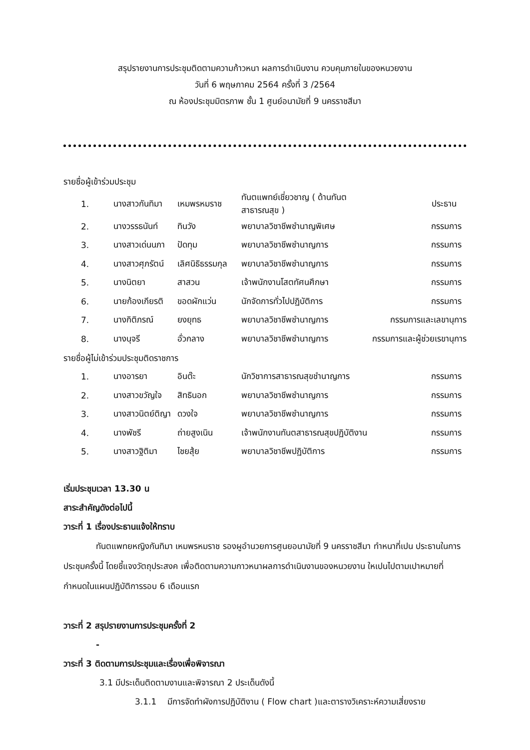สรุปรายงานการประชุมติดตามความก้าวหนา ผลการดำเนินงาน ควบคุมภายในของหนวยงาน
วันที่ 6 พฤษภาคม 2564 ครั้งที่ 3 /2564
ณ ห้องประชุมมิตรภาพ ชั้น 1 ศูนย์อนามัยที่ 9 นครราชสีมา
รายชื่อผู้เข้าร่วมประชุม
| 1. | นางสาวกันทิมา | เหมพรหมราช | ทันตแพทย์เชี่ยวชาญ ( ด้านทันตสาธารณสุข ) | ประธาน |
| 2. | นางวรรธนันท์ | ทินวัง | พยาบาลวิชาชีพชำนาญพิเศษ | กรรมการ |
| 3. | นางสาวเด่นนภา | ปัดทุม | พยาบาลวิชาชีพชำนาญการ | กรรมการ |
| 4. | นางสาวศุภรัตน์ | เลิศนิธิธรรมกุล | พยาบาลวิชาชีพชำนาญการ | กรรมการ |
| 5. | นางนิตยา | สาสวน | เจ้าพนักงานโสตทัศนศึกษา | กรรมการ |
| 6. | นายก้องเกียรติ | ขอดผักแว่น | นักจัดการทั่วไปปฏิบัติการ | กรรมการ |
| 7. | นางกิติภรณ์ | ยงยุทธ | พยาบาลวิชาชีพชำนาญการ | กรรมการและเลขานุการ |
| 8. | นางนุจรี | อั่วกลาง | พยาบาลวิชาชีพชำนาญการ | กรรมการและผู้ช่วยเรขานุการ |
รายชื่อผู้ไม่เข้าร่วมประชุมติดราชการ
| 1. | นางอารยา | อินต๊ะ | นักวิชาการสาธารณสุขชำนาญการ | กรรมการ |
| 2. | นางสาวขวัญใจ | สิทธินอก | พยาบาลวิชาชีพชำนาญการ | กรรมการ |
| 3. | นางสาวนิตย์ติญา | ดวงใจ | พยาบาลวิชาชีพชำนาญการ | กรรมการ |
| 4. | นางพัชรี | ถ่ายสูงเนิน | เจ้าพนักงานทันตสาธารณสุขปฏิบัติงาน | กรรมการ |
| 5. | นางสาวฐิติมา | ไชยสุ้ย | พยาบาลวิชาชีพปฏิบัติการ | กรรมการ |
เริ่มประชุมเวลา 13.30 น
สาระสำคัญดังต่อไปนี้
วาระที่ 1 เรื่องประธานแจ้งให้ทราบ
ทันตแพทยหญิงกันทิมา เหมพรหมราช รองผูอำนวยการศูนยอนามัยที่ 9 นครราชสีมา ทำหนาที่เปน ประธานในการประชุมครั้งนี้ โดยชี้แจงวัตถุประสงค เพื่อติดตามความกาวหนาผลการดำเนินงานของหนวยงาน ใหเปนไปตามเปาหมายที่กำหนดในแผนปฏิบัติการรอบ 6 เดือนแรก
วาระที่ 2 สรุปรายงานการประชุมครั้งที่ 2
-
วาระที่ 3 ติดตามการประชุมและเรื่องเพื่อพิจารณา
3.1 มีประเด็นติดตามงานและพิจารณา 2 ประเด็นดังนี้
3.1.1 มีการจัดทำผังการปฏิบัติงาน ( Flow chart )และตารางวิเคราะห์ความเสี่ยงราย